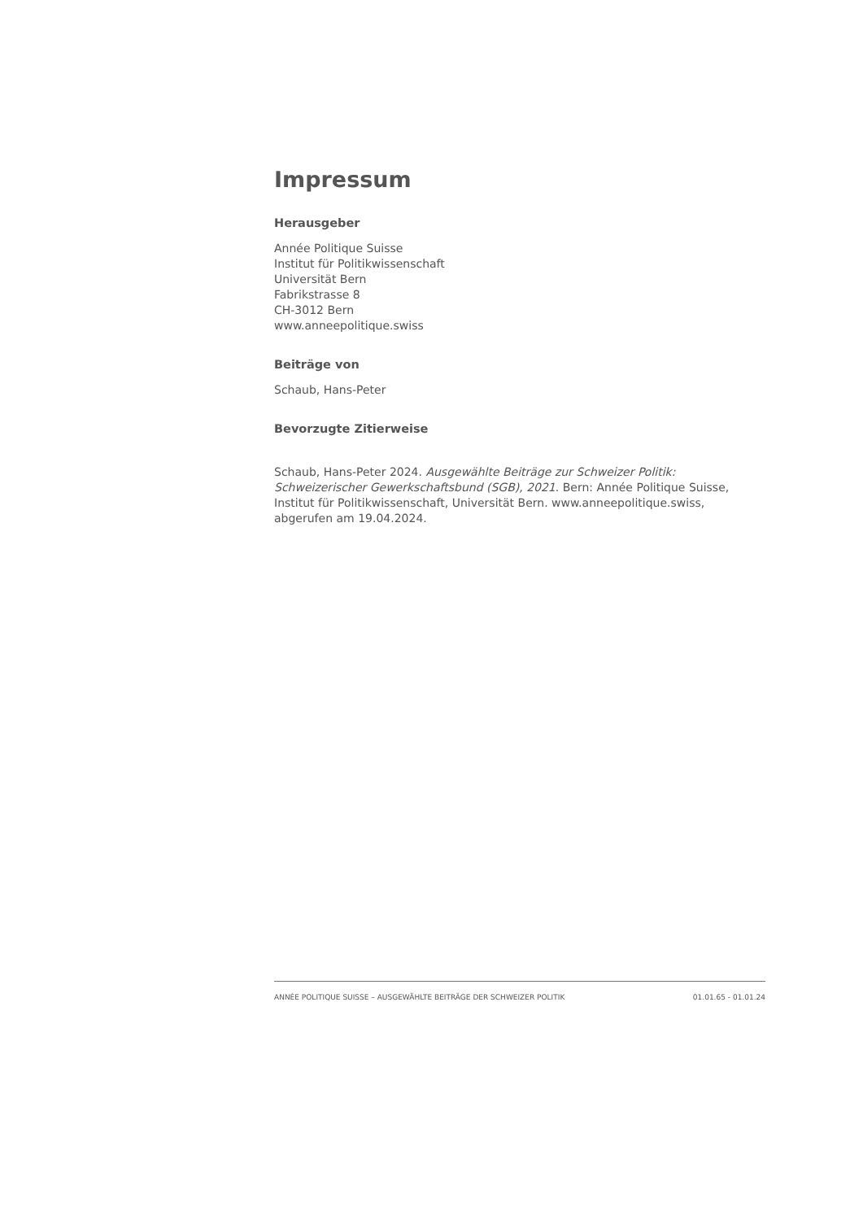Impressum
Herausgeber
Année Politique Suisse
Institut für Politikwissenschaft
Universität Bern
Fabrikstrasse 8
CH-3012 Bern
www.anneepolitique.swiss
Beiträge von
Schaub, Hans-Peter
Bevorzugte Zitierweise
Schaub, Hans-Peter 2024. Ausgewählte Beiträge zur Schweizer Politik: Schweizerischer Gewerkschaftsbund (SGB), 2021. Bern: Année Politique Suisse, Institut für Politikwissenschaft, Universität Bern. www.anneepolitique.swiss, abgerufen am 19.04.2024.
ANNÉE POLITIQUE SUISSE – AUSGEWÄHLTE BEITRÄGE DER SCHWEIZER POLITIK 01.01.65 - 01.01.24